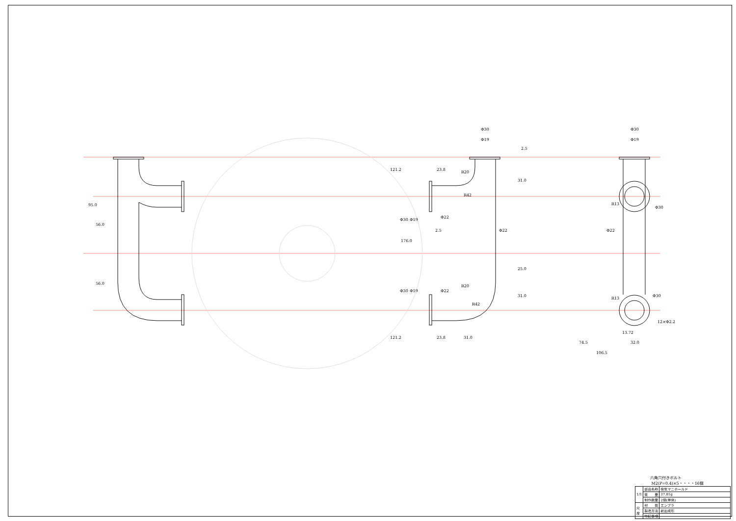121.2
23.8
Φ30
Φ19
176.0
2.5
Φ22
121.2
23.8
31.0
R20
R42
R20
R42
31.0
25.0
31.0
2.5
95.0
56.0
56.0
Φ30
Φ19
Φ22
Φ30
Φ19
Φ22
Φ30
Φ19
Φ22
Φ30
Φ30
R13
R13
12×Φ2.2
13.72
74.5
32.0
106.5
六角穴付きボルト
M2(P=0.4)×5・・・・16個
| 1/1 | 部品名称 | 吸気マニホールド |
| | 質 量 | 37.81g |
| | 制作数量 | 2個(単体) |
| 尺 度 | 材 質 | エンプラ |
| | 製造方法 | 射出成形 |
| | 特記事項 | |